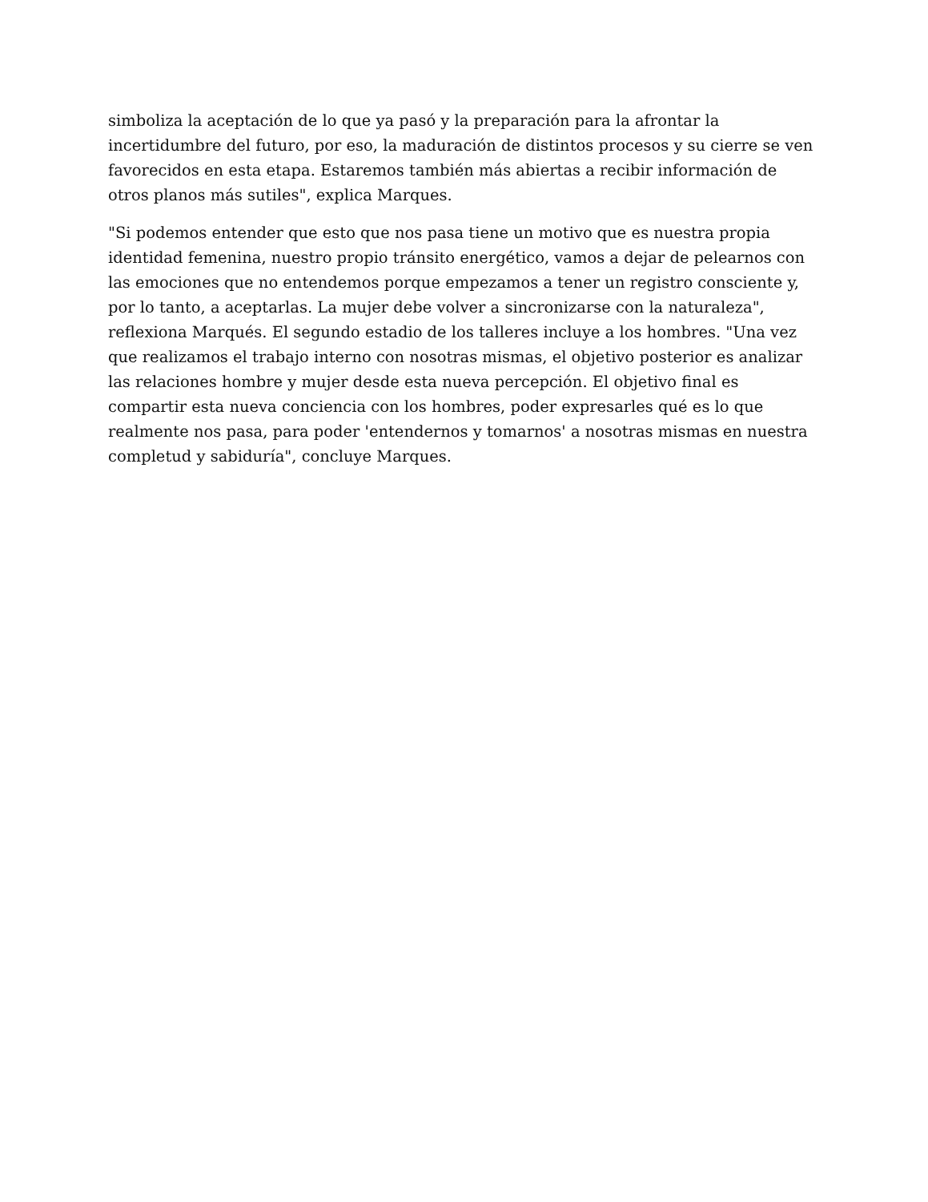simboliza la aceptación de lo que ya pasó y la preparación para la afrontar la incertidumbre del futuro, por eso, la maduración de distintos procesos y su cierre se ven favorecidos en esta etapa. Estaremos también más abiertas a recibir información de otros planos más sutiles", explica Marques.
"Si podemos entender que esto que nos pasa tiene un motivo que es nuestra propia identidad femenina, nuestro propio tránsito energético, vamos a dejar de pelearnos con las emociones que no entendemos porque empezamos a tener un registro consciente y, por lo tanto, a aceptarlas. La mujer debe volver a sincronizarse con la naturaleza", reflexiona Marqués. El segundo estadio de los talleres incluye a los hombres. "Una vez que realizamos el trabajo interno con nosotras mismas, el objetivo posterior es analizar las relaciones hombre y mujer desde esta nueva percepción. El objetivo final es compartir esta nueva conciencia con los hombres, poder expresarles qué es lo que realmente nos pasa, para poder 'entendernos y tomarnos' a nosotras mismas en nuestra completud y sabiduría", concluye Marques.